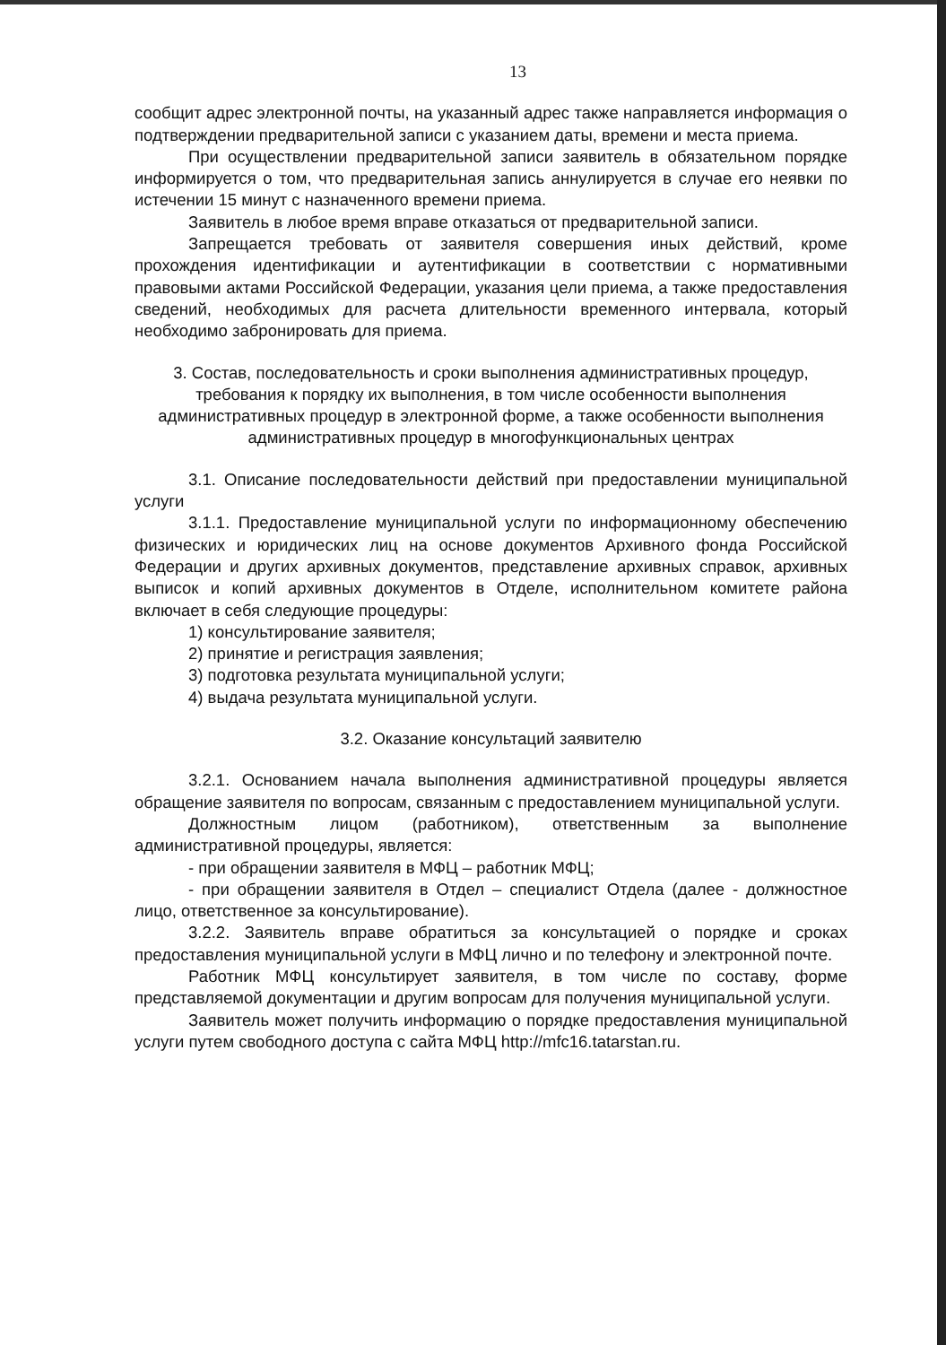13
сообщит адрес электронной почты, на указанный адрес также направляется информация о подтверждении предварительной записи с указанием даты, времени и места приема.
При осуществлении предварительной записи заявитель в обязательном порядке информируется о том, что предварительная запись аннулируется в случае его неявки по истечении 15 минут с назначенного времени приема.
Заявитель в любое время вправе отказаться от предварительной записи.
Запрещается требовать от заявителя совершения иных действий, кроме прохождения идентификации и аутентификации в соответствии с нормативными правовыми актами Российской Федерации, указания цели приема, а также предоставления сведений, необходимых для расчета длительности временного интервала, который необходимо забронировать для приема.
3. Состав, последовательность и сроки выполнения административных процедур, требования к порядку их выполнения, в том числе особенности выполнения административных процедур в электронной форме, а также особенности выполнения административных процедур в многофункциональных центрах
3.1. Описание последовательности действий при предоставлении муниципальной услуги
3.1.1. Предоставление муниципальной услуги по информационному обеспечению физических и юридических лиц на основе документов Архивного фонда Российской Федерации и других архивных документов, представление архивных справок, архивных выписок и копий архивных документов в Отделе, исполнительном комитете района включает в себя следующие процедуры:
1) консультирование заявителя;
2) принятие и регистрация заявления;
3) подготовка результата муниципальной услуги;
4) выдача результата муниципальной услуги.
3.2. Оказание консультаций заявителю
3.2.1. Основанием начала выполнения административной процедуры является обращение заявителя по вопросам, связанным с предоставлением муниципальной услуги.
Должностным лицом (работником), ответственным за выполнение административной процедуры, является:
- при обращении заявителя в МФЦ – работник МФЦ;
- при обращении заявителя в Отдел – специалист Отдела (далее - должностное лицо, ответственное за консультирование).
3.2.2. Заявитель вправе обратиться за консультацией о порядке и сроках предоставления муниципальной услуги в МФЦ лично и по телефону и электронной почте.
Работник МФЦ консультирует заявителя, в том числе по составу, форме представляемой документации и другим вопросам для получения муниципальной услуги.
Заявитель может получить информацию о порядке предоставления муниципальной услуги путем свободного доступа с сайта МФЦ http://mfc16.tatarstan.ru.